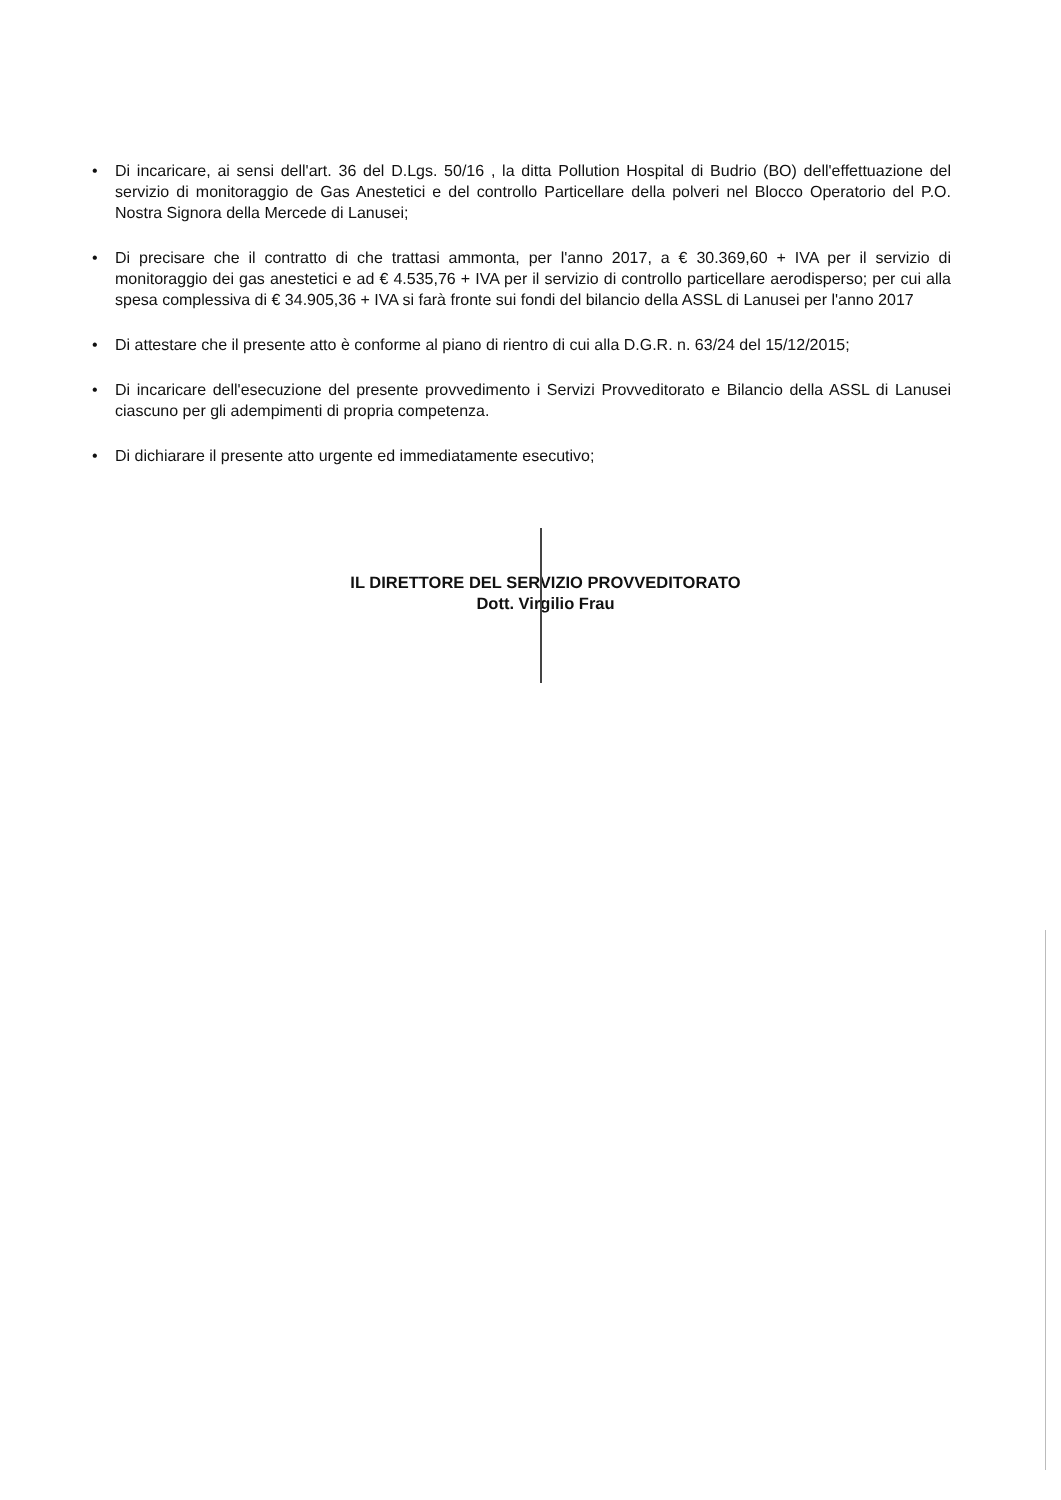• Di incaricare, ai sensi dell'art. 36 del D.Lgs. 50/16 , la ditta Pollution Hospital di Budrio (BO) dell'effettuazione del servizio di monitoraggio de Gas Anestetici e del controllo Particellare della polveri nel Blocco Operatorio del P.O. Nostra Signora della Mercede di Lanusei;
• Di precisare che il contratto di che trattasi ammonta, per l'anno 2017, a € 30.369,60 + IVA per il servizio di monitoraggio dei gas anestetici e ad € 4.535,76 + IVA per il servizio di controllo particellare aerodisperso; per cui alla spesa complessiva di € 34.905,36 + IVA si farà fronte sui fondi del bilancio della ASSL di Lanusei per l'anno 2017
• Di attestare che il presente atto è conforme al piano di rientro di cui alla D.G.R. n. 63/24 del 15/12/2015;
• Di incaricare dell'esecuzione del presente provvedimento i Servizi Provveditorato e Bilancio della ASSL di Lanusei ciascuno per gli adempimenti di propria competenza.
• Di dichiarare il presente atto urgente ed immediatamente esecutivo;
IL DIRETTORE DEL SERVIZIO PROVVEDITORATO
Dott. Virgilio Frau